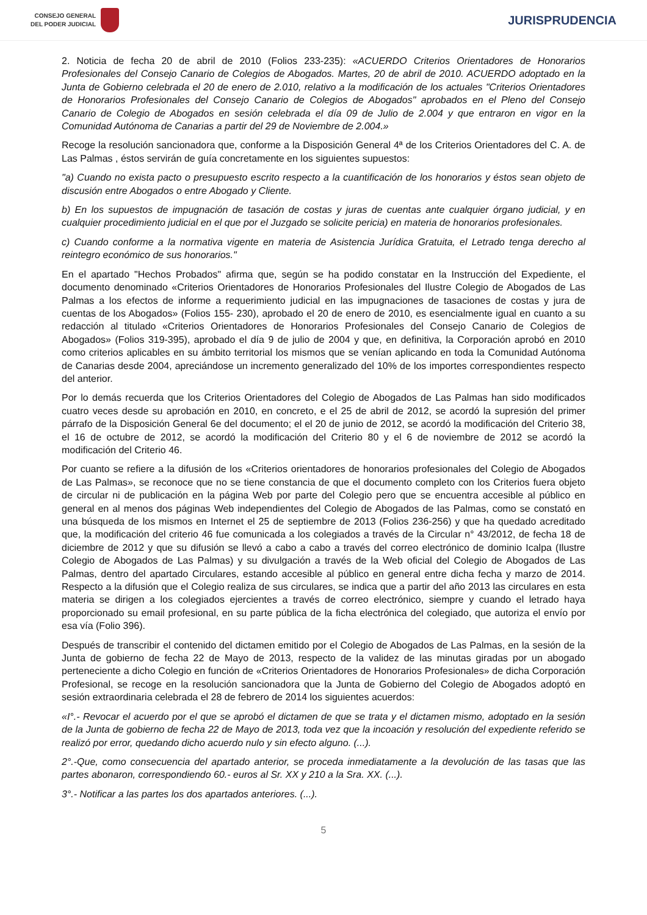CONSEJO GENERAL
DEL PODER JUDICIAL
JURISPRUDENCIA
2. Noticia de fecha 20 de abril de 2010 (Folios 233-235): «ACUERDO Criterios Orientadores de Honorarios Profesionales del Consejo Canario de Colegios de Abogados. Martes, 20 de abril de 2010. ACUERDO adoptado en la Junta de Gobierno celebrada el 20 de enero de 2.010, relativo a la modificación de los actuales "Criterios Orientadores de Honorarios Profesionales del Consejo Canario de Colegios de Abogados" aprobados en el Pleno del Consejo Canario de Colegio de Abogados en sesión celebrada el día 09 de Julio de 2.004 y que entraron en vigor en la Comunidad Autónoma de Canarias a partir del 29 de Noviembre de 2.004.»
Recoge la resolución sancionadora que, conforme a la Disposición General 4ª de los Criterios Orientadores del C. A. de Las Palmas , éstos servirán de guía concretamente en los siguientes supuestos:
"a) Cuando no exista pacto o presupuesto escrito respecto a la cuantificación de los honorarios y éstos sean objeto de discusión entre Abogados o entre Abogado y Cliente.
b) En los supuestos de impugnación de tasación de costas y juras de cuentas ante cualquier órgano judicial, y en cualquier procedimiento judicial en el que por el Juzgado se solicite pericia) en materia de honorarios profesionales.
c) Cuando conforme a la normativa vigente en materia de Asistencia Jurídica Gratuita, el Letrado tenga derecho al reintegro económico de sus honorarios."
En el apartado "Hechos Probados" afirma que, según se ha podido constatar en la Instrucción del Expediente, el documento denominado «Criterios Orientadores de Honorarios Profesionales del Ilustre Colegio de Abogados de Las Palmas a los efectos de informe a requerimiento judicial en las impugnaciones de tasaciones de costas y jura de cuentas de los Abogados» (Folios 155- 230), aprobado el 20 de enero de 2010, es esencialmente igual en cuanto a su redacción al titulado «Criterios Orientadores de Honorarios Profesionales del Consejo Canario de Colegios de Abogados» (Folios 319-395), aprobado el día 9 de julio de 2004 y que, en definitiva, la Corporación aprobó en 2010 como criterios aplicables en su ámbito territorial los mismos que se venían aplicando en toda la Comunidad Autónoma de Canarias desde 2004, apreciándose un incremento generalizado del 10% de los importes correspondientes respecto del anterior.
Por lo demás recuerda que los Criterios Orientadores del Colegio de Abogados de Las Palmas han sido modificados cuatro veces desde su aprobación en 2010, en concreto, e el 25 de abril de 2012, se acordó la supresión del primer párrafo de la Disposición General 6e del documento; el el 20 de junio de 2012, se acordó la modificación del Criterio 38, el 16 de octubre de 2012, se acordó la modificación del Criterio 80 y el 6 de noviembre de 2012 se acordó la modificación del Criterio 46.
Por cuanto se refiere a la difusión de los «Criterios orientadores de honorarios profesionales del Colegio de Abogados de Las Palmas», se reconoce que no se tiene constancia de que el documento completo con los Criterios fuera objeto de circular ni de publicación en la página Web por parte del Colegio pero que se encuentra accesible al público en general en al menos dos páginas Web independientes del Colegio de Abogados de las Palmas, como se constató en una búsqueda de los mismos en Internet el 25 de septiembre de 2013 (Folios 236-256) y que ha quedado acreditado que, la modificación del criterio 46 fue comunicada a los colegiados a través de la Circular n° 43/2012, de fecha 18 de diciembre de 2012 y que su difusión se llevó a cabo a cabo a través del correo electrónico de dominio Icalpa (Ilustre Colegio de Abogados de Las Palmas) y su divulgación a través de la Web oficial del Colegio de Abogados de Las Palmas, dentro del apartado Circulares, estando accesible al público en general entre dicha fecha y marzo de 2014. Respecto a la difusión que el Colegio realiza de sus circulares, se indica que a partir del año 2013 las circulares en esta materia se dirigen a los colegiados ejercientes a través de correo electrónico, siempre y cuando el letrado haya proporcionado su email profesional, en su parte pública de la ficha electrónica del colegiado, que autoriza el envío por esa vía (Folio 396).
Después de transcribir el contenido del dictamen emitido por el Colegio de Abogados de Las Palmas, en la sesión de la Junta de gobierno de fecha 22 de Mayo de 2013, respecto de la validez de las minutas giradas por un abogado perteneciente a dicho Colegio en función de «Criterios Orientadores de Honorarios Profesionales» de dicha Corporación Profesional, se recoge en la resolución sancionadora que la Junta de Gobierno del Colegio de Abogados adoptó en sesión extraordinaria celebrada el 28 de febrero de 2014 los siguientes acuerdos:
«I°.- Revocar el acuerdo por el que se aprobó el dictamen de que se trata y el dictamen mismo, adoptado en la sesión de la Junta de gobierno de fecha 22 de Mayo de 2013, toda vez que la incoación y resolución del expediente referido se realizó por error, quedando dicho acuerdo nulo y sin efecto alguno. (...).
2°.-Que, como consecuencia del apartado anterior, se proceda inmediatamente a la devolución de las tasas que las partes abonaron, correspondiendo 60.- euros al Sr. XX y 210 a la Sra. XX. (...).
3°.- Notificar a las partes los dos apartados anteriores. (...).
5